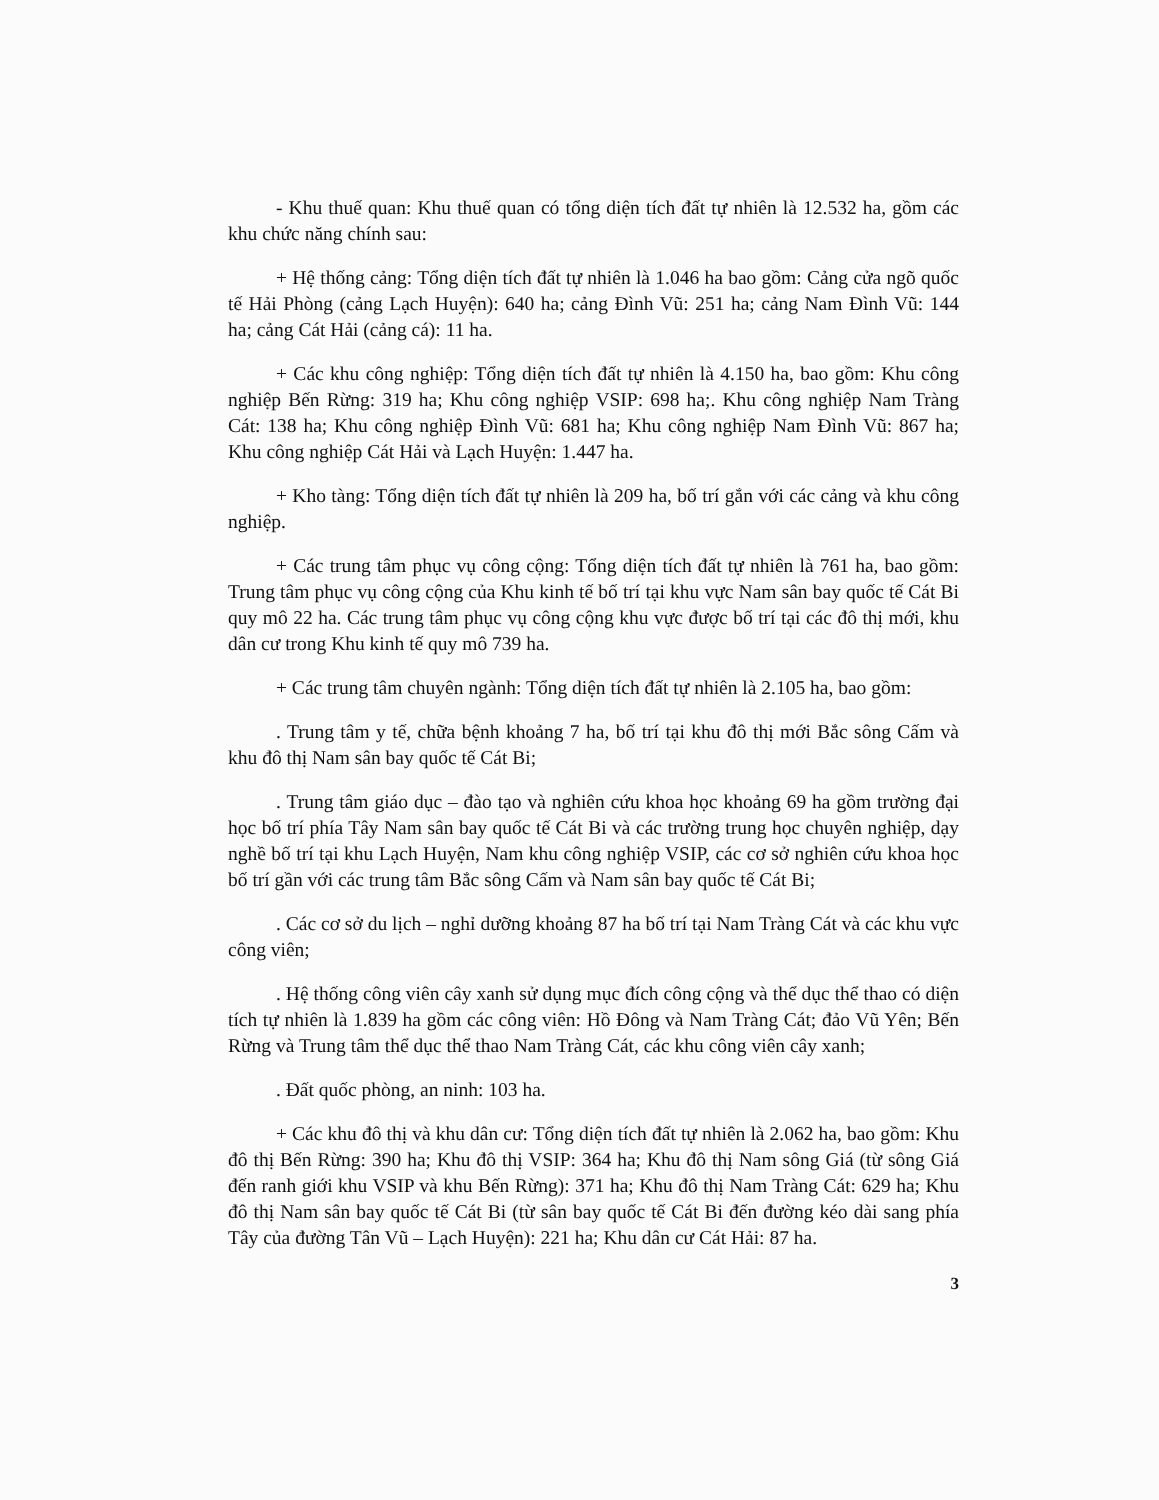- Khu thuế quan: Khu thuế quan có tổng diện tích đất tự nhiên là 12.532 ha, gồm các khu chức năng chính sau:
+ Hệ thống cảng: Tổng diện tích đất tự nhiên là 1.046 ha bao gồm: Cảng cửa ngõ quốc tế Hải Phòng (cảng Lạch Huyện): 640 ha; cảng Đình Vũ: 251 ha; cảng Nam Đình Vũ: 144 ha; cảng Cát Hải (cảng cá): 11 ha.
+ Các khu công nghiệp: Tổng diện tích đất tự nhiên là 4.150 ha, bao gồm: Khu công nghiệp Bến Rừng: 319 ha; Khu công nghiệp VSIP: 698 ha;. Khu công nghiệp Nam Tràng Cát: 138 ha; Khu công nghiệp Đình Vũ: 681 ha; Khu công nghiệp Nam Đình Vũ: 867 ha; Khu công nghiệp Cát Hải và Lạch Huyện: 1.447 ha.
+ Kho tàng: Tổng diện tích đất tự nhiên là 209 ha, bố trí gắn với các cảng và khu công nghiệp.
+ Các trung tâm phục vụ công cộng: Tổng diện tích đất tự nhiên là 761 ha, bao gồm: Trung tâm phục vụ công cộng của Khu kinh tế bố trí tại khu vực Nam sân bay quốc tế Cát Bi quy mô 22 ha. Các trung tâm phục vụ công cộng khu vực được bố trí tại các đô thị mới, khu dân cư trong Khu kinh tế quy mô 739 ha.
+ Các trung tâm chuyên ngành: Tổng diện tích đất tự nhiên là 2.105 ha, bao gồm:
. Trung tâm y tế, chữa bệnh khoảng 7 ha, bố trí tại khu đô thị mới Bắc sông Cấm và khu đô thị Nam sân bay quốc tế Cát Bi;
. Trung tâm giáo dục – đào tạo và nghiên cứu khoa học khoảng 69 ha gồm trường đại học bố trí phía Tây Nam sân bay quốc tế Cát Bi và các trường trung học chuyên nghiệp, dạy nghề bố trí tại khu Lạch Huyện, Nam khu công nghiệp VSIP, các cơ sở nghiên cứu khoa học bố trí gần với các trung tâm Bắc sông Cấm và Nam sân bay quốc tế Cát Bi;
. Các cơ sở du lịch – nghỉ dưỡng khoảng 87 ha bố trí tại Nam Tràng Cát và các khu vực công viên;
. Hệ thống công viên cây xanh sử dụng mục đích công cộng và thể dục thể thao có diện tích tự nhiên là 1.839 ha gồm các công viên: Hồ Đông và Nam Tràng Cát; đảo Vũ Yên; Bến Rừng và Trung tâm thể dục thể thao Nam Tràng Cát, các khu công viên cây xanh;
. Đất quốc phòng, an ninh: 103 ha.
+ Các khu đô thị và khu dân cư: Tổng diện tích đất tự nhiên là 2.062 ha, bao gồm: Khu đô thị Bến Rừng: 390 ha; Khu đô thị VSIP: 364 ha; Khu đô thị Nam sông Giá (từ sông Giá đến ranh giới khu VSIP và khu Bến Rừng): 371 ha; Khu đô thị Nam Tràng Cát: 629 ha; Khu đô thị Nam sân bay quốc tế Cát Bi (từ sân bay quốc tế Cát Bi đến đường kéo dài sang phía Tây của đường Tân Vũ – Lạch Huyện): 221 ha; Khu dân cư Cát Hải: 87 ha.
3